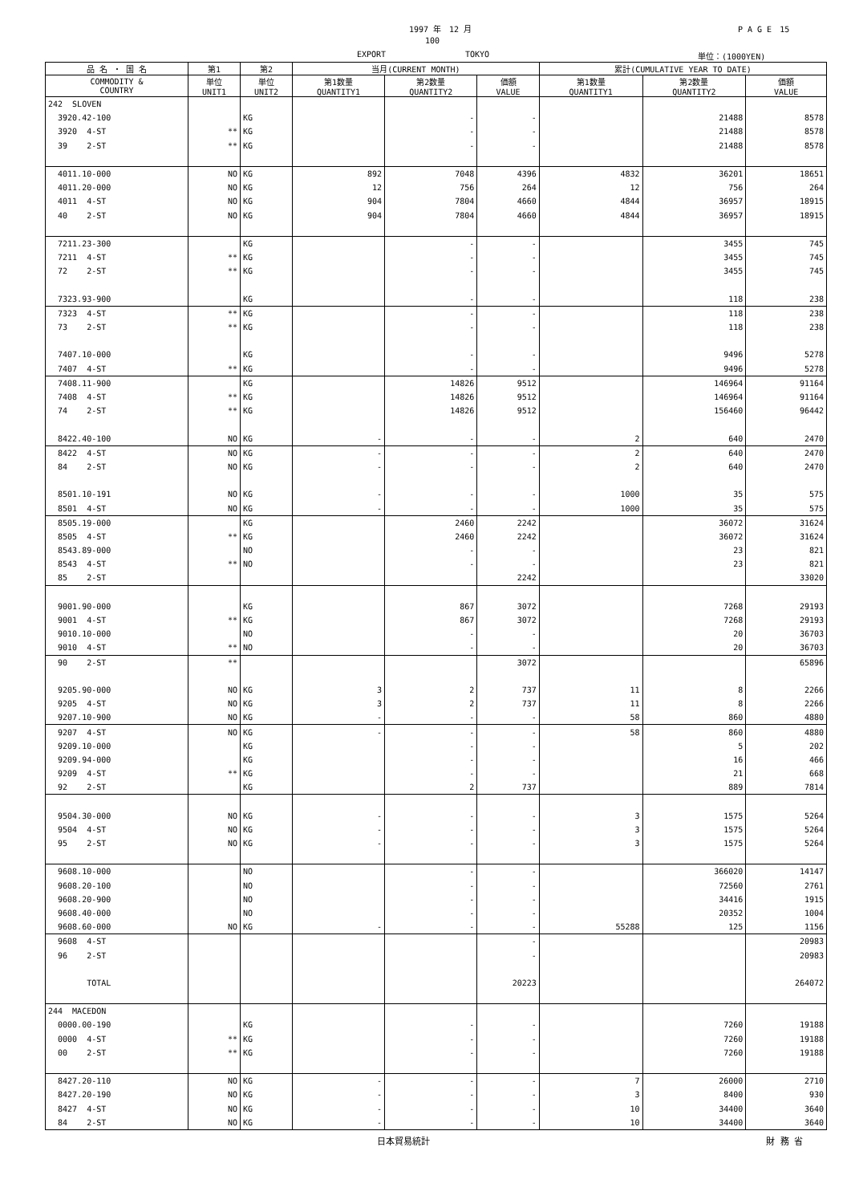1997 年　12 月 P A G E　15
100
EXPORT TOKYO 単位：(1000YEN)
| 品 名 ・ 国 名 | 第1 | 第2 | 当月(CURRENT MONTH) | | | 累計(CUMULATIVE YEAR TO DATE) | | |
| --- | --- | --- | --- | --- | --- | --- | --- | --- |
| COMMODITY & COUNTRY | 単位 UNIT1 | 単位 UNIT2 | 第1数量 QUANTITY1 | 第2数量 QUANTITY2 | 価額 VALUE | 第1数量 QUANTITY1 | 第2数量 QUANTITY2 | 価額 VALUE |
| 242 SLOVEN | | | | | | | | |
| 3920.42-100 | | KG | | - | - | | 21488 | 8578 |
| 3920 4-ST | ** | KG | | - | - | | 21488 | 8578 |
| 39 2-ST | ** | KG | | - | - | | 21488 | 8578 |
| 4011.10-000 | NO | KG | 892 | 7048 | 4396 | 4832 | 36201 | 18651 |
| 4011.20-000 | NO | KG | 12 | 756 | 264 | 12 | 756 | 264 |
| 4011 4-ST | NO | KG | 904 | 7804 | 4660 | 4844 | 36957 | 18915 |
| 40 2-ST | NO | KG | 904 | 7804 | 4660 | 4844 | 36957 | 18915 |
| 7211.23-300 | | KG | | - | - | | 3455 | 745 |
| 7211 4-ST | ** | KG | | - | - | | 3455 | 745 |
| 72 2-ST | ** | KG | | - | - | | 3455 | 745 |
| 7323.93-900 | | KG | | - | - | | 118 | 238 |
| 7323 4-ST | ** | KG | | - | - | | 118 | 238 |
| 73 2-ST | ** | KG | | - | - | | 118 | 238 |
| 7407.10-000 | | KG | | - | - | | 9496 | 5278 |
| 7407 4-ST | ** | KG | | - | - | | 9496 | 5278 |
| 7408.11-900 | | KG | | 14826 | 9512 | | 146964 | 91164 |
| 7408 4-ST | ** | KG | | 14826 | 9512 | | 146964 | 91164 |
| 74 2-ST | ** | KG | | 14826 | 9512 | | 156460 | 96442 |
| 8422.40-100 | NO | KG | - | - | - | 2 | 640 | 2470 |
| 8422 4-ST | NO | KG | - | - | - | 2 | 640 | 2470 |
| 84 2-ST | NO | KG | - | - | - | 2 | 640 | 2470 |
| 8501.10-191 | NO | KG | - | - | - | 1000 | 35 | 575 |
| 8501 4-ST | NO | KG | - | - | - | 1000 | 35 | 575 |
| 8505.19-000 | | KG | | 2460 | 2242 | | 36072 | 31624 |
| 8505 4-ST | ** | KG | | 2460 | 2242 | | 36072 | 31624 |
| 8543.89-000 | | NO | | - | - | | 23 | 821 |
| 8543 4-ST | ** | NO | | - | - | | 23 | 821 |
| 85 2-ST | | | | | 2242 | | | 33020 |
| 9001.90-000 | | KG | | 867 | 3072 | | 7268 | 29193 |
| 9001 4-ST | ** | KG | | 867 | 3072 | | 7268 | 29193 |
| 9010.10-000 | | NO | | - | - | | 20 | 36703 |
| 9010 4-ST | ** | NO | | - | - | | 20 | 36703 |
| 90 2-ST | ** | | | | 3072 | | | 65896 |
| 9205.90-000 | NO | KG | 3 | 2 | 737 | 11 | 8 | 2266 |
| 9205 4-ST | NO | KG | 3 | 2 | 737 | 11 | 8 | 2266 |
| 9207.10-900 | NO | KG | - | - | - | 58 | 860 | 4880 |
| 9207 4-ST | NO | KG | - | - | - | 58 | 860 | 4880 |
| 9209.10-000 | | KG | | - | - | | 5 | 202 |
| 9209.94-000 | | KG | | - | - | | 16 | 466 |
| 9209 4-ST | ** | KG | | - | - | | 21 | 668 |
| 92 2-ST | | KG | | 2 | 737 | | 889 | 7814 |
| 9504.30-000 | NO | KG | - | - | - | 3 | 1575 | 5264 |
| 9504 4-ST | NO | KG | - | - | - | 3 | 1575 | 5264 |
| 95 2-ST | NO | KG | - | - | - | 3 | 1575 | 5264 |
| 9608.10-000 | | NO | | - | - | | 366020 | 14147 |
| 9608.20-100 | | NO | | - | - | | 72560 | 2761 |
| 9608.20-900 | | NO | | - | - | | 34416 | 1915 |
| 9608.40-000 | | NO | | - | - | | 20352 | 1004 |
| 9608.60-000 | NO | KG | - | - | - | 55288 | 125 | 1156 |
| 9608 4-ST | | | | | - | | | 20983 |
| 96 2-ST | | | | | - | | | 20983 |
| TOTAL | | | | | 20223 | | | 264072 |
| 244 MACEDON | | | | | | | | |
| 0000.00-190 | | KG | | - | - | | 7260 | 19188 |
| 0000 4-ST | ** | KG | | - | - | | 7260 | 19188 |
| 00 2-ST | ** | KG | | - | - | | 7260 | 19188 |
| 8427.20-110 | NO | KG | - | - | - | 7 | 26000 | 2710 |
| 8427.20-190 | NO | KG | - | - | - | 3 | 8400 | 930 |
| 8427 4-ST | NO | KG | - | - | - | 10 | 34400 | 3640 |
| 84 2-ST | NO | KG | - | - | - | 10 | 34400 | 3640 |
日本貿易統計 財 務 省